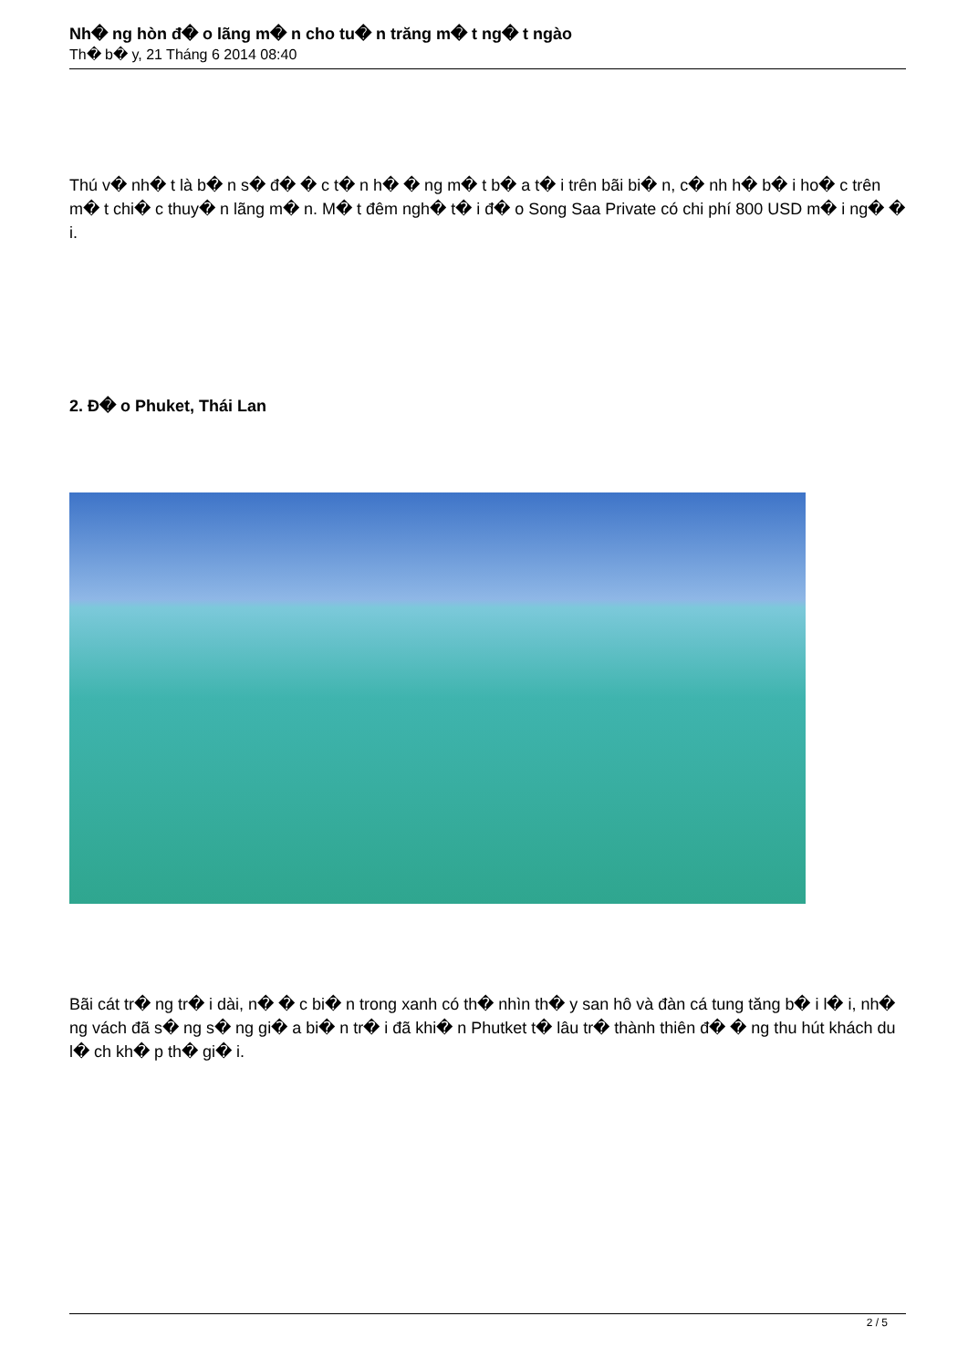Nh� ng hòn đ� o lãng m� n cho tu� n trăng m� t ng� t ngào
Th� b� y, 21 Tháng 6 2014 08:40
Thú v� nh� t là b� n s� đ� � c t� n h� � ng m� t b� a t� i trên bãi bi� n, c� nh h� b� i ho� c trên m� t chi� c thuy� n lãng m� n. M� t đêm ngh� t� i đ� o Song Saa Private có chi phí 800 USD m� i ng� � i.
2. Đ� o Phuket, Thái Lan
Bãi cát tr� ng tr� i dài, n� � c bi� n trong xanh có th� nhìn th� y san hô và đàn cá tung tăng b� i l� i, nh� ng vách đã s� ng s� ng gi� a bi� n tr� i đã khi� n Phutket t� lâu tr� thành thiên đ� � ng thu hút khách du l� ch kh� p th� gi� i.
2 / 5